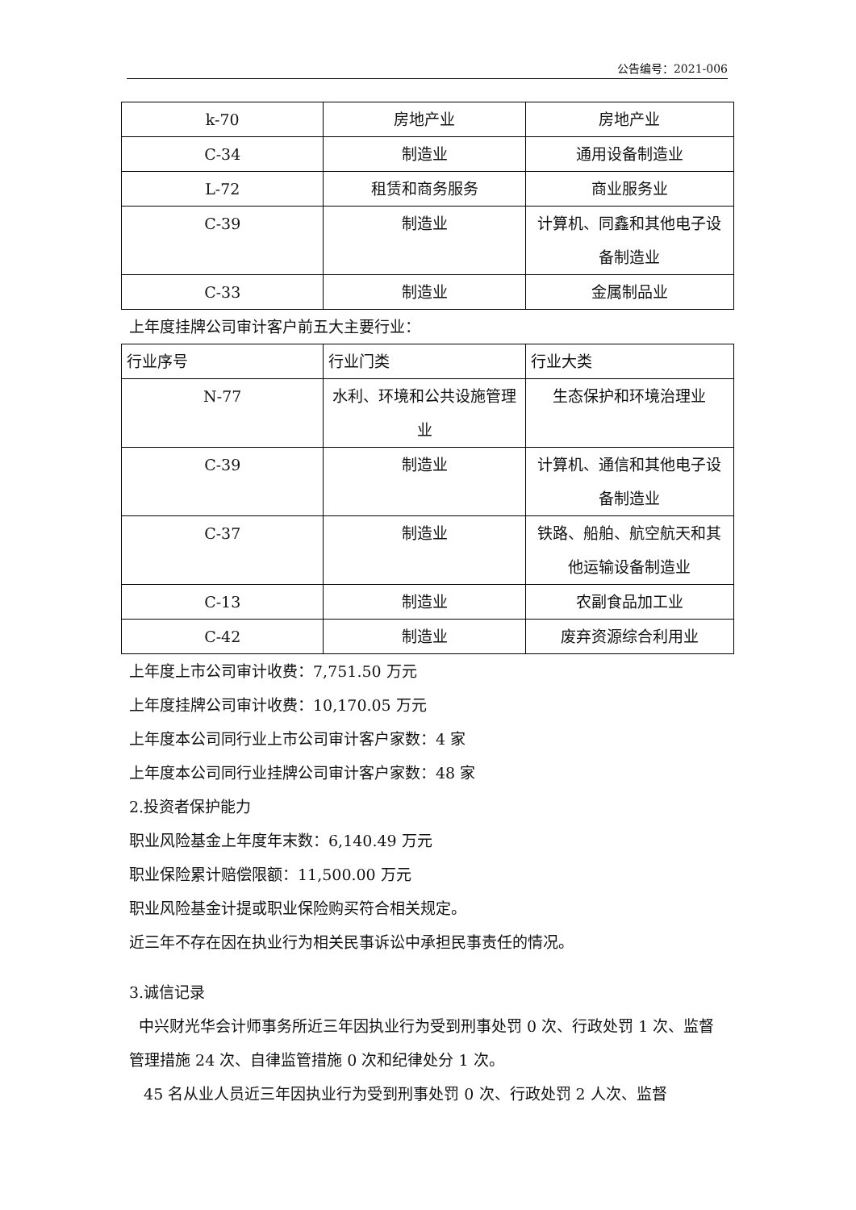公告编号：2021-006
| k-70 | 房地产业 | 房地产业 |
| C-34 | 制造业 | 通用设备制造业 |
| L-72 | 租赁和商务服务 | 商业服务业 |
| C-39 | 制造业 | 计算机、同鑫和其他电子设备制造业 |
| C-33 | 制造业 | 金属制品业 |
上年度挂牌公司审计客户前五大主要行业：
| 行业序号 | 行业门类 | 行业大类 |
| N-77 | 水利、环境和公共设施管理业 | 生态保护和环境治理业 |
| C-39 | 制造业 | 计算机、通信和其他电子设备制造业 |
| C-37 | 制造业 | 铁路、船舶、航空航天和其他运输设备制造业 |
| C-13 | 制造业 | 农副食品加工业 |
| C-42 | 制造业 | 废弃资源综合利用业 |
上年度上市公司审计收费：7,751.50 万元
上年度挂牌公司审计收费：10,170.05 万元
上年度本公司同行业上市公司审计客户家数：4 家
上年度本公司同行业挂牌公司审计客户家数：48 家
2.投资者保护能力
职业风险基金上年度年末数：6,140.49 万元
职业保险累计赔偿限额：11,500.00 万元
职业风险基金计提或职业保险购买符合相关规定。
近三年不存在因在执业行为相关民事诉讼中承担民事责任的情况。
3.诚信记录
中兴财光华会计师事务所近三年因执业行为受到刑事处罚 0 次、行政处罚 1 次、监督管理措施 24 次、自律监管措施 0 次和纪律处分 1 次。
45 名从业人员近三年因执业行为受到刑事处罚 0 次、行政处罚 2 人次、监督